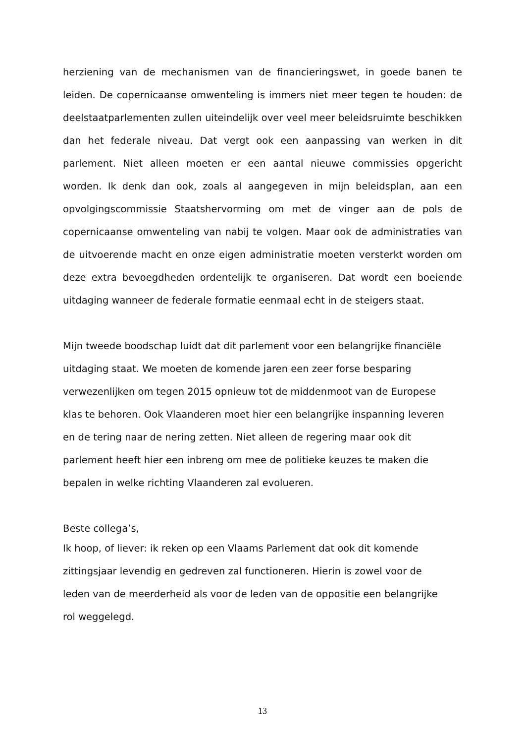herziening van de mechanismen van de financieringswet, in goede banen te leiden. De copernicaanse omwenteling is immers niet meer tegen te houden: de deelstaatparlementen zullen uiteindelijk over veel meer beleidsruimte beschikken dan het federale niveau. Dat vergt ook een aanpassing van werken in dit parlement. Niet alleen moeten er een aantal nieuwe commissies opgericht worden. Ik denk dan ook, zoals al aangegeven in mijn beleidsplan, aan een opvolgingscommissie Staatshervorming om met de vinger aan de pols de copernicaanse omwenteling van nabij te volgen. Maar ook de administraties van de uitvoerende macht en onze eigen administratie moeten versterkt worden om deze extra bevoegdheden ordentelijk te organiseren. Dat wordt een boeiende uitdaging wanneer de federale formatie eenmaal echt in de steigers staat.
Mijn tweede boodschap luidt dat dit parlement voor een belangrijke financiële
uitdaging staat. We moeten de komende jaren een zeer forse besparing
verwezenlijken om tegen 2015 opnieuw tot de middenmoot van de Europese
klas te behoren. Ook Vlaanderen moet hier een belangrijke inspanning leveren
en de tering naar de nering zetten. Niet alleen de regering maar ook dit
parlement heeft hier een inbreng om mee de politieke keuzes te maken die
bepalen in welke richting Vlaanderen zal evolueren.
Beste collega’s,
Ik hoop, of liever: ik reken op een Vlaams Parlement dat ook dit komende
zittingsjaar levendig en gedreven zal functioneren. Hierin is zowel voor de
leden van de meerderheid als voor de leden van de oppositie een belangrijke
rol weggelegd.
13